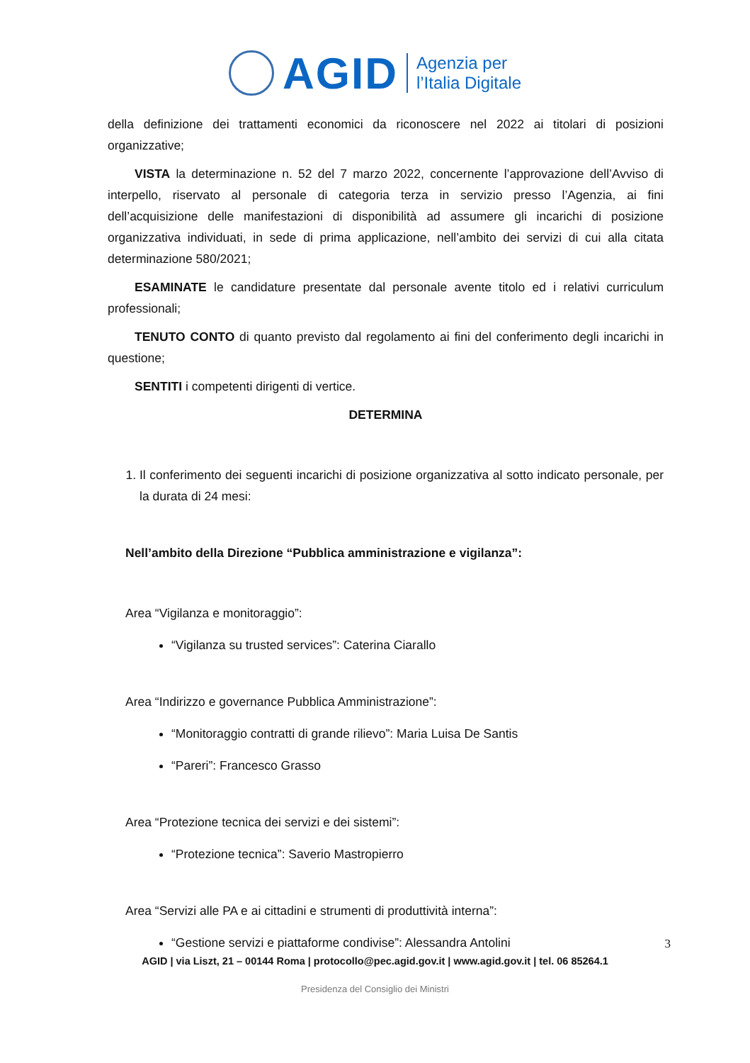AGID Agenzia per
l’Italia Digitale
della definizione dei trattamenti economici da riconoscere nel 2022 ai titolari di posizioni organizzative;
VISTA la determinazione n. 52 del 7 marzo 2022, concernente l’approvazione dell’Avviso di interpello, riservato al personale di categoria terza in servizio presso l’Agenzia, ai fini dell’acquisizione delle manifestazioni di disponibilità ad assumere gli incarichi di posizione organizzativa individuati, in sede di prima applicazione, nell’ambito dei servizi di cui alla citata determinazione 580/2021;
ESAMINATE le candidature presentate dal personale avente titolo ed i relativi curriculum professionali;
TENUTO CONTO di quanto previsto dal regolamento ai fini del conferimento degli incarichi in questione;
SENTITI i competenti dirigenti di vertice.
DETERMINA
1. Il conferimento dei seguenti incarichi di posizione organizzativa al sotto indicato personale, per la durata di 24 mesi:
Nell’ambito della Direzione “Pubblica amministrazione e vigilanza”:
Area “Vigilanza e monitoraggio”:
“Vigilanza su trusted services”: Caterina Ciarallo
Area “Indirizzo e governance Pubblica Amministrazione”:
“Monitoraggio contratti di grande rilievo”: Maria Luisa De Santis
“Pareri”: Francesco Grasso
Area “Protezione tecnica dei servizi e dei sistemi”:
“Protezione tecnica”: Saverio Mastropierro
Area “Servizi alle PA e ai cittadini e strumenti di produttività interna”:
“Gestione servizi e piattaforme condivise”: Alessandra Antolini
3
AGID | via Liszt, 21 – 00144 Roma | protocollo@pec.agid.gov.it | www.agid.gov.it | tel. 06 85264.1
Presidenza del Consiglio dei Ministri